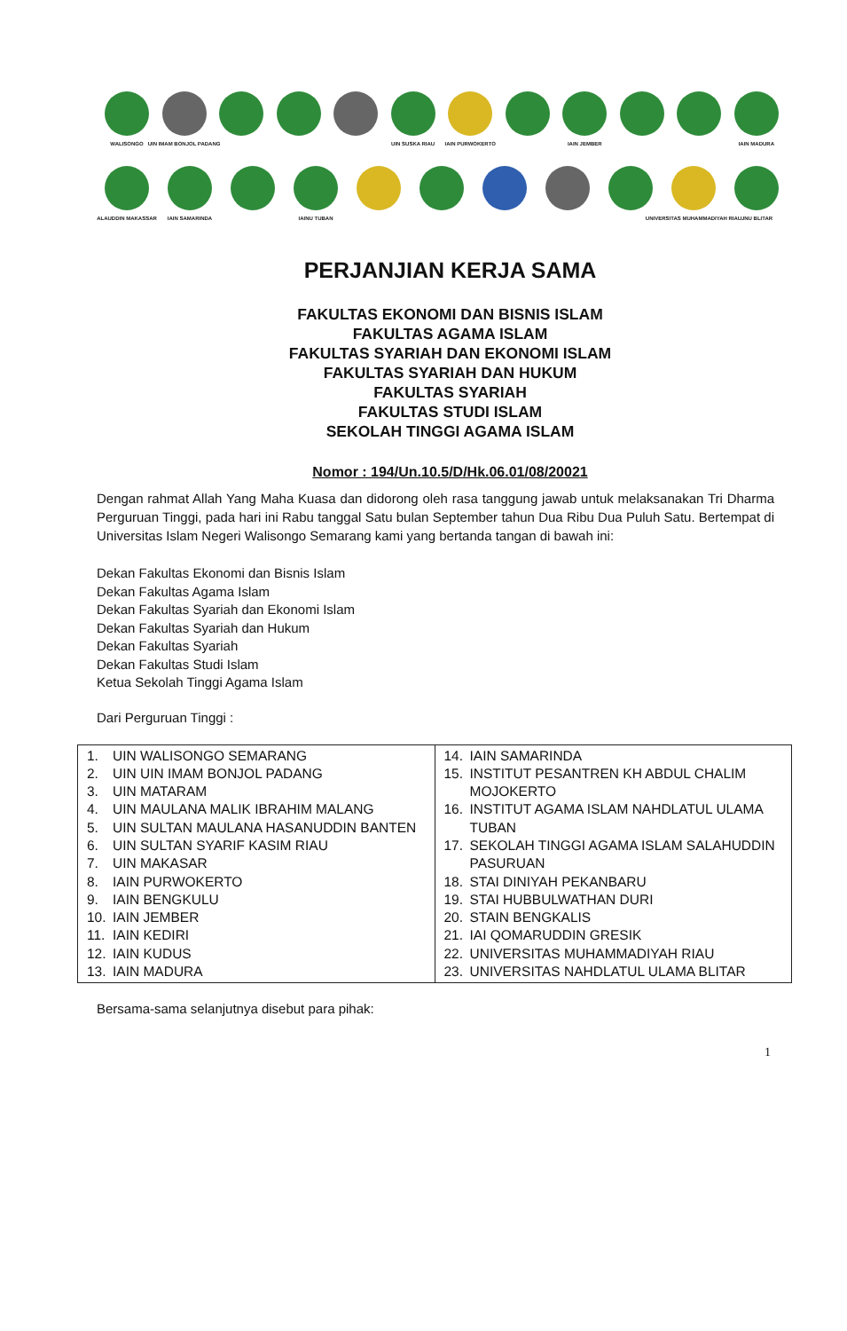WALISONGO
UIN IMAM BONJOL PADANG
UIN SUSKA RIAU
IAIN PURWOKERTO
IAIN JEMBER IAIN MADURA
ALAUDDIN MAKASSAR
IAIN SAMARINDA
IAINU TUBAN
UNIVERSITAS MUHAMMADIYAH RIAU
UNU BLITAR
PERJANJIAN KERJA SAMA
FAKULTAS EKONOMI DAN BISNIS ISLAM
FAKULTAS AGAMA ISLAM
FAKULTAS SYARIAH DAN EKONOMI ISLAM
FAKULTAS SYARIAH DAN HUKUM
FAKULTAS SYARIAH
FAKULTAS STUDI ISLAM
SEKOLAH TINGGI AGAMA ISLAM
Nomor : 194/Un.10.5/D/Hk.06.01/08/20021
Dengan rahmat Allah Yang Maha Kuasa dan didorong oleh rasa tanggung jawab untuk melaksanakan Tri Dharma Perguruan Tinggi, pada hari ini Rabu tanggal Satu bulan September tahun Dua Ribu Dua Puluh Satu. Bertempat di Universitas Islam Negeri Walisongo Semarang kami yang bertanda tangan di bawah ini:
Dekan Fakultas Ekonomi dan Bisnis Islam
Dekan Fakultas Agama Islam
Dekan Fakultas Syariah dan Ekonomi Islam
Dekan Fakultas Syariah dan Hukum
Dekan Fakultas Syariah
Dekan Fakultas Studi Islam
Ketua Sekolah Tinggi Agama Islam
Dari Perguruan Tinggi :
| 1. UIN WALISONGO SEMARANG 2. UIN UIN IMAM BONJOL PADANG 3. UIN MATARAM 4. UIN MAULANA MALIK IBRAHIM MALANG 5. UIN SULTAN MAULANA HASANUDDIN BANTEN 6. UIN SULTAN SYARIF KASIM RIAU 7. UIN MAKASAR 8. IAIN PURWOKERTO 9. IAIN BENGKULU 10. IAIN JEMBER 11. IAIN KEDIRI 12. IAIN KUDUS 13. IAIN MADURA | 14. IAIN SAMARINDA 15. INSTITUT PESANTREN KH ABDUL CHALIM MOJOKERTO 16. INSTITUT AGAMA ISLAM NAHDLATUL ULAMA TUBAN 17. SEKOLAH TINGGI AGAMA ISLAM SALAHUDDIN PASURUAN 18. STAI DINIYAH PEKANBARU 19. STAI HUBBULWATHAN DURI 20. STAIN BENGKALIS 21. IAI QOMARUDDIN GRESIK 22. UNIVERSITAS MUHAMMADIYAH RIAU 23. UNIVERSITAS NAHDLATUL ULAMA BLITAR |
Bersama-sama selanjutnya disebut para pihak:
1